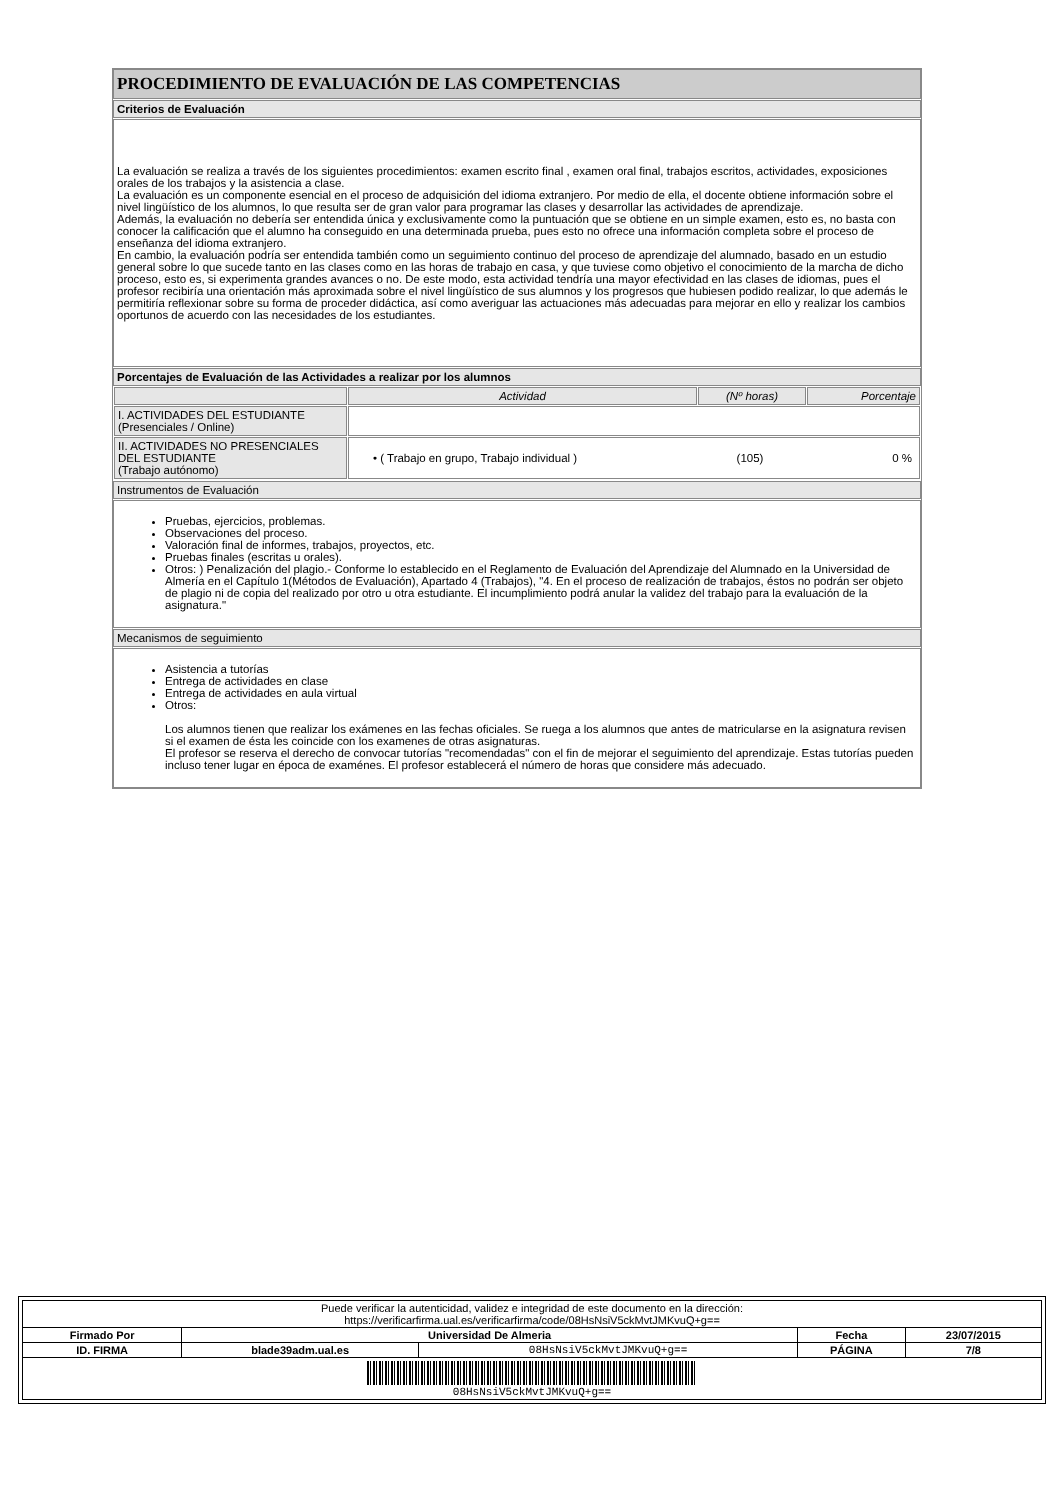PROCEDIMIENTO DE EVALUACIÓN DE LAS COMPETENCIAS
Criterios de Evaluación
La evaluación se realiza a través de los siguientes procedimientos: examen escrito final , examen oral final, trabajos escritos, actividades, exposiciones orales de los trabajos y la asistencia a clase.
La evaluación es un componente esencial en el proceso de adquisición del idioma extranjero. Por medio de ella, el docente obtiene información sobre el nivel lingüístico de los alumnos, lo que resulta ser de gran valor para programar las clases y desarrollar las actividades de aprendizaje.
Además, la evaluación no debería ser entendida única y exclusivamente como la puntuación que se obtiene en un simple examen, esto es, no basta con conocer la calificación que el alumno ha conseguido en una determinada prueba, pues esto no ofrece una información completa sobre el proceso de enseñanza del idioma extranjero.
En cambio, la evaluación podría ser entendida también como un seguimiento continuo del proceso de aprendizaje del alumnado, basado en un estudio general sobre lo que sucede tanto en las clases como en las horas de trabajo en casa, y que tuviese como objetivo el conocimiento de la marcha de dicho proceso, esto es, si experimenta grandes avances o no. De este modo, esta actividad tendría una mayor efectividad en las clases de idiomas, pues el profesor recibiría una orientación más aproximada sobre el nivel lingüístico de sus alumnos y los progresos que hubiesen podido realizar, lo que además le permitiría reflexionar sobre su forma de proceder didáctica, así como averiguar las actuaciones más adecuadas para mejorar en ello y realizar los cambios oportunos de acuerdo con las necesidades de los estudiantes.
Porcentajes de Evaluación de las Actividades a realizar por los alumnos
| | Actividad | (Nº horas) | Porcentaje |
| I. ACTIVIDADES DEL ESTUDIANTE (Presenciales / Online) | | | |
| II. ACTIVIDADES NO PRESENCIALES DEL ESTUDIANTE (Trabajo autónomo) | / • ( Trabajo en grupo, Trabajo individual ) / (105) / 0 % / | | |
Instrumentos de Evaluación
Pruebas, ejercicios, problemas.
Observaciones del proceso.
Valoración final de informes, trabajos, proyectos, etc.
Pruebas finales (escritas u orales).
Otros: ) Penalización del plagio.- Conforme lo establecido en el Reglamento de Evaluación del Aprendizaje del Alumnado en la Universidad de Almería en el Capítulo 1(Métodos de Evaluación), Apartado 4 (Trabajos), "4. En el proceso de realización de trabajos, éstos no podrán ser objeto de plagio ni de copia del realizado por otro u otra estudiante. El incumplimiento podrá anular la validez del trabajo para la evaluación de la asignatura."
Mecanismos de seguimiento
Asistencia a tutorías
Entrega de actividades en clase
Entrega de actividades en aula virtual
Otros:
Los alumnos tienen que realizar los exámenes en las fechas oficiales. Se ruega a los alumnos que antes de matricularse en la asignatura revisen si el examen de ésta les coincide con los examenes de otras asignaturas.
El profesor se reserva el derecho de convocar tutorías "recomendadas" con el fin de mejorar el seguimiento del aprendizaje. Estas tutorías pueden incluso tener lugar en época de examénes. El profesor establecerá el número de horas que considere más adecuado.
| Puede verificar la autenticidad, validez e integridad de este documento en la dirección: https://verificarfirma.ual.es/verificarfirma/code/08HsNsiV5ckMvtJMKvuQ+g== | | | | |
| Firmado Por | Universidad De Almeria | | Fecha | 23/07/2015 |
| ID. FIRMA | blade39adm.ual.es | 08HsNsiV5ckMvtJMKvuQ+g== | PÁGINA | 7/8 |
| 08HsNsiV5ckMvtJMKvuQ+g== | | | | |